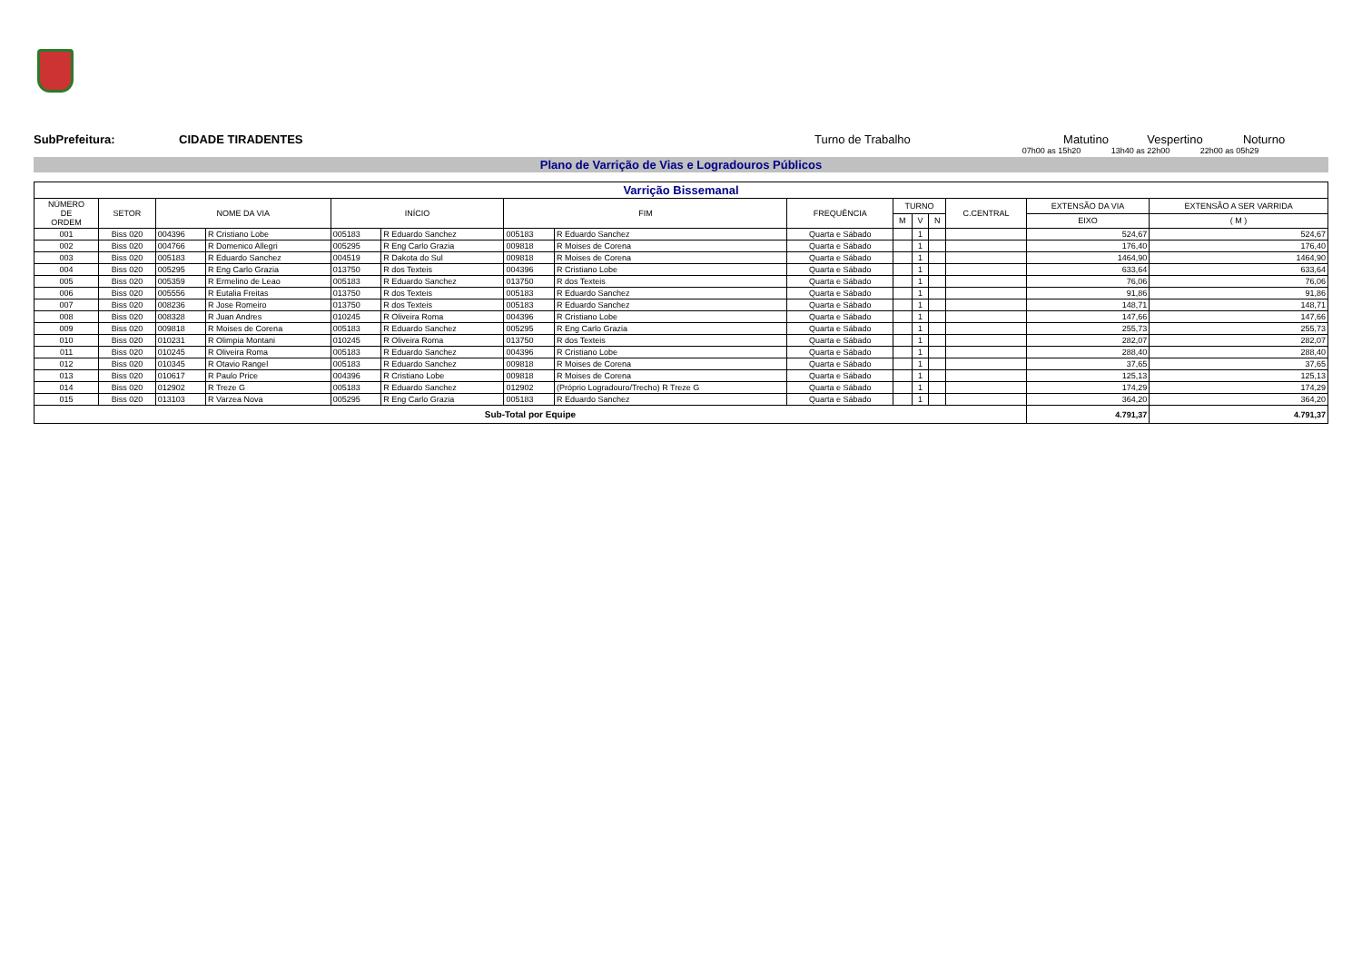SubPrefeitura: CIDADE TIRADENTES Turno de Trabalho Matutino Vespertino Noturno
07h00 as 15h20 13h40 as 22h00 22h00 as 05h29
Plano de Varrição de Vias e Logradouros Públicos
| Varrição Bissemanal | | | | | | | | | | | | | | |
| --- | --- | --- | --- | --- | --- | --- | --- | --- | --- | --- | --- | --- | --- | --- |
| NÚMERO DE ORDEM | SETOR | NOME DA VIA | | INÍCIO | | FIM | | FREQUÊNCIA | TURNO | | | C.CENTRAL | EXTENSÃO DA VIA | EXTENSÃO A SER VARRIDA |
| | | | | | | | | | M | V | N | | EIXO | ( M ) |
| 001 | Biss 020 | 004396 | R Cristiano Lobe | 005183 | R Eduardo Sanchez | 005183 | R Eduardo Sanchez | Quarta e Sábado | | 1 | | | 524,67 | 524,67 |
| 002 | Biss 020 | 004766 | R Domenico Allegri | 005295 | R Eng Carlo Grazia | 009818 | R Moises de Corena | Quarta e Sábado | | 1 | | | 176,40 | 176,40 |
| 003 | Biss 020 | 005183 | R Eduardo Sanchez | 004519 | R Dakota do Sul | 009818 | R Moises de Corena | Quarta e Sábado | | 1 | | | 1464,90 | 1464,90 |
| 004 | Biss 020 | 005295 | R Eng Carlo Grazia | 013750 | R dos Texteis | 004396 | R Cristiano Lobe | Quarta e Sábado | | 1 | | | 633,64 | 633,64 |
| 005 | Biss 020 | 005359 | R Ermelino de Leao | 005183 | R Eduardo Sanchez | 013750 | R dos Texteis | Quarta e Sábado | | 1 | | | 76,06 | 76,06 |
| 006 | Biss 020 | 005556 | R Eutalia Freitas | 013750 | R dos Texteis | 005183 | R Eduardo Sanchez | Quarta e Sábado | | 1 | | | 91,86 | 91,86 |
| 007 | Biss 020 | 008236 | R Jose Romeiro | 013750 | R dos Texteis | 005183 | R Eduardo Sanchez | Quarta e Sábado | | 1 | | | 148,71 | 148,71 |
| 008 | Biss 020 | 008328 | R Juan Andres | 010245 | R Oliveira Roma | 004396 | R Cristiano Lobe | Quarta e Sábado | | 1 | | | 147,66 | 147,66 |
| 009 | Biss 020 | 009818 | R Moises de Corena | 005183 | R Eduardo Sanchez | 005295 | R Eng Carlo Grazia | Quarta e Sábado | | 1 | | | 255,73 | 255,73 |
| 010 | Biss 020 | 010231 | R Olimpia Montani | 010245 | R Oliveira Roma | 013750 | R dos Texteis | Quarta e Sábado | | 1 | | | 282,07 | 282,07 |
| 011 | Biss 020 | 010245 | R Oliveira Roma | 005183 | R Eduardo Sanchez | 004396 | R Cristiano Lobe | Quarta e Sábado | | 1 | | | 288,40 | 288,40 |
| 012 | Biss 020 | 010345 | R Otavio Rangel | 005183 | R Eduardo Sanchez | 009818 | R Moises de Corena | Quarta e Sábado | | 1 | | | 37,65 | 37,65 |
| 013 | Biss 020 | 010617 | R Paulo Price | 004396 | R Cristiano Lobe | 009818 | R Moises de Corena | Quarta e Sábado | | 1 | | | 125,13 | 125,13 |
| 014 | Biss 020 | 012902 | R Treze G | 005183 | R Eduardo Sanchez | 012902 | (Próprio Logradouro/Trecho) R Treze G | Quarta e Sábado | | 1 | | | 174,29 | 174,29 |
| 015 | Biss 020 | 013103 | R Varzea Nova | 005295 | R Eng Carlo Grazia | 005183 | R Eduardo Sanchez | Quarta e Sábado | | 1 | | | 364,20 | 364,20 |
| Sub-Total por Equipe | | | | | | | | | | | | | 4.791,37 | 4.791,37 |